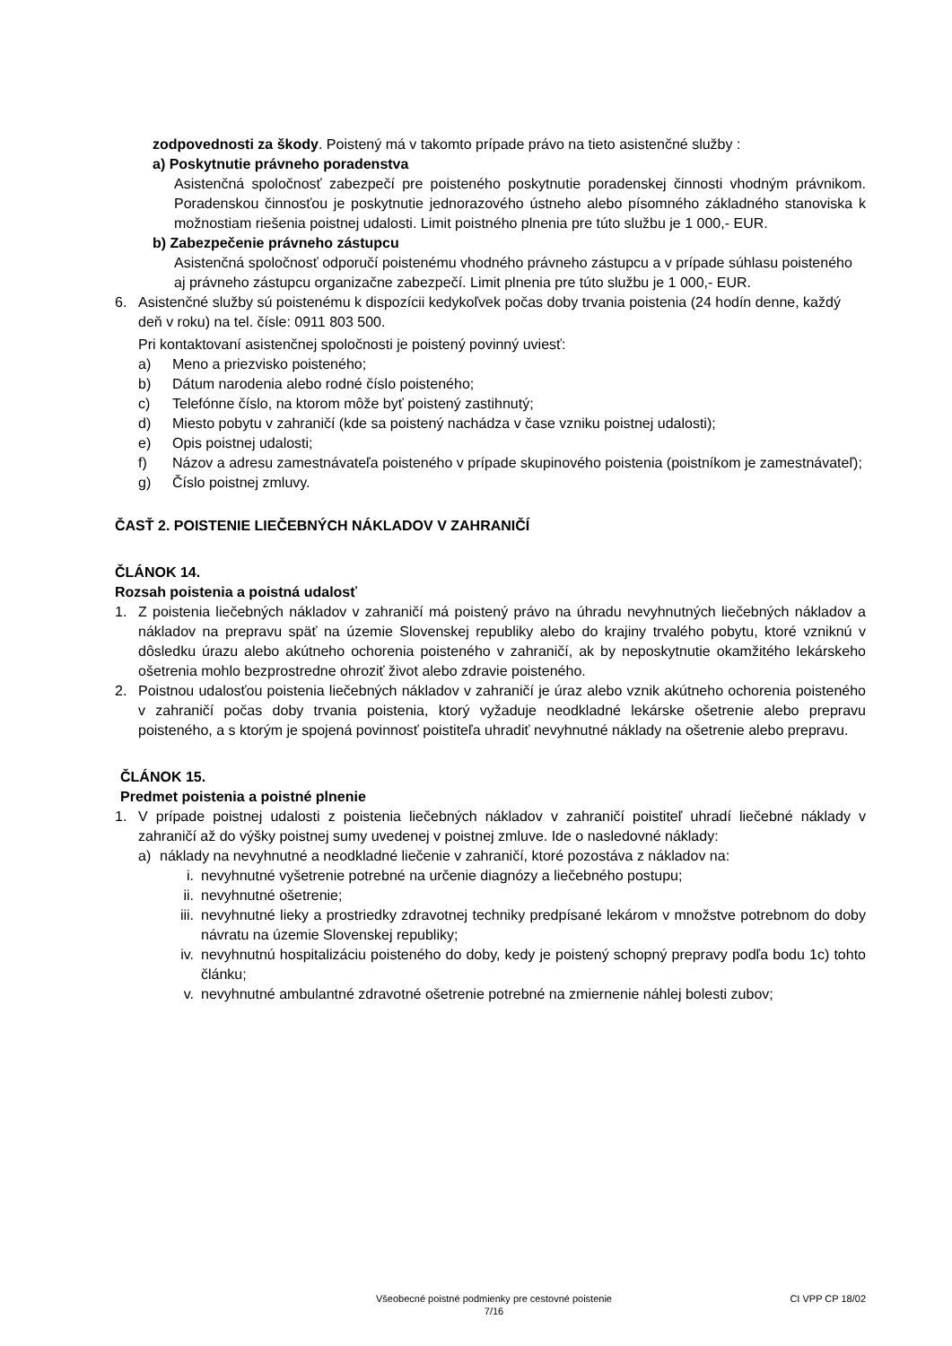zodpovednosti za škody. Poistený má v takomto prípade právo na tieto asistenčné služby :
a) Poskytnutie právneho poradenstva
Asistenčná spoločnosť zabezpečí pre poisteného poskytnutie poradenskej činnosti vhodným právnikom. Poradenskou činnosťou je poskytnutie jednorazového ústneho alebo písomného základného stanoviska k možnostiam riešenia poistnej udalosti. Limit poistného plnenia pre túto službu je 1 000,- EUR.
b) Zabezpečenie právneho zástupcu
Asistenčná spoločnosť odporučí poistenému vhodného právneho zástupcu a v prípade súhlasu poisteného aj právneho zástupcu organizačne zabezpečí. Limit plnenia pre túto službu je 1 000,- EUR.
6. Asistenčné služby sú poistenému k dispozícii kedykoľvek počas doby trvania poistenia (24 hodín denne, každý deň v roku) na tel. čísle: 0911 803 500.
Pri kontaktovaní asistenčnej spoločnosti je poistený povinný uviesť:
a) Meno a priezvisko poisteného;
b) Dátum narodenia alebo rodné číslo poisteného;
c) Telefónne číslo, na ktorom môže byť poistený zastihnutý;
d) Miesto pobytu v zahraničí (kde sa poistený nachádza v čase vzniku poistnej udalosti);
e) Opis poistnej udalosti;
f) Názov a adresu zamestnávateľa poisteného v prípade skupinového poistenia (poistníkom je zamestnávateľ);
g) Číslo poistnej zmluvy.
ČASŤ 2. POISTENIE LIEČEBNÝCH NÁKLADOV V ZAHRANIČÍ
ČLÁNOK 14.
Rozsah poistenia a poistná udalosť
1. Z poistenia liečebných nákladov v zahraničí má poistený právo na úhradu nevyhnutných liečebných nákladov a nákladov na prepravu späť na územie Slovenskej republiky alebo do krajiny trvalého pobytu, ktoré vzniknú v dôsledku úrazu alebo akútneho ochorenia poisteného v zahraničí, ak by neposkytnutie okamžitého lekárskeho ošetrenia mohlo bezprostredne ohroziť život alebo zdravie poisteného.
2. Poistnou udalosťou poistenia liečebných nákladov v zahraničí je úraz alebo vznik akútneho ochorenia poisteného v zahraničí počas doby trvania poistenia, ktorý vyžaduje neodkladné lekárske ošetrenie alebo prepravu poisteného, a s ktorým je spojená povinnosť poistiteľa uhradiť nevyhnutné náklady na ošetrenie alebo prepravu.
ČLÁNOK 15.
Predmet poistenia a poistné plnenie
1. V prípade poistnej udalosti z poistenia liečebných nákladov v zahraničí poistiteľ uhradí liečebné náklady v zahraničí až do výšky poistnej sumy uvedenej v poistnej zmluve. Ide o nasledovné náklady:
a) náklady na nevyhnutné a neodkladné liečenie v zahraničí, ktoré pozostáva z nákladov na:
i. nevyhnutné vyšetrenie potrebné na určenie diagnózy a liečebného postupu;
ii. nevyhnutné ošetrenie;
iii.
nevyhnutné lieky a prostriedky zdravotnej techniky predpísané lekárom v množstve potrebnom do doby návratu na územie Slovenskej republiky;
iv. nevyhnutnú hospitalizáciu poisteného do doby, kedy je poistený schopný prepravy podľa bodu 1c) tohto článku;
v. nevyhnutné ambulantné zdravotné ošetrenie potrebné na zmiernenie náhlej bolesti zubov;
Všeobecné poistné podmienky pre cestovné poistenie
7/16
CI VPP CP 18/02